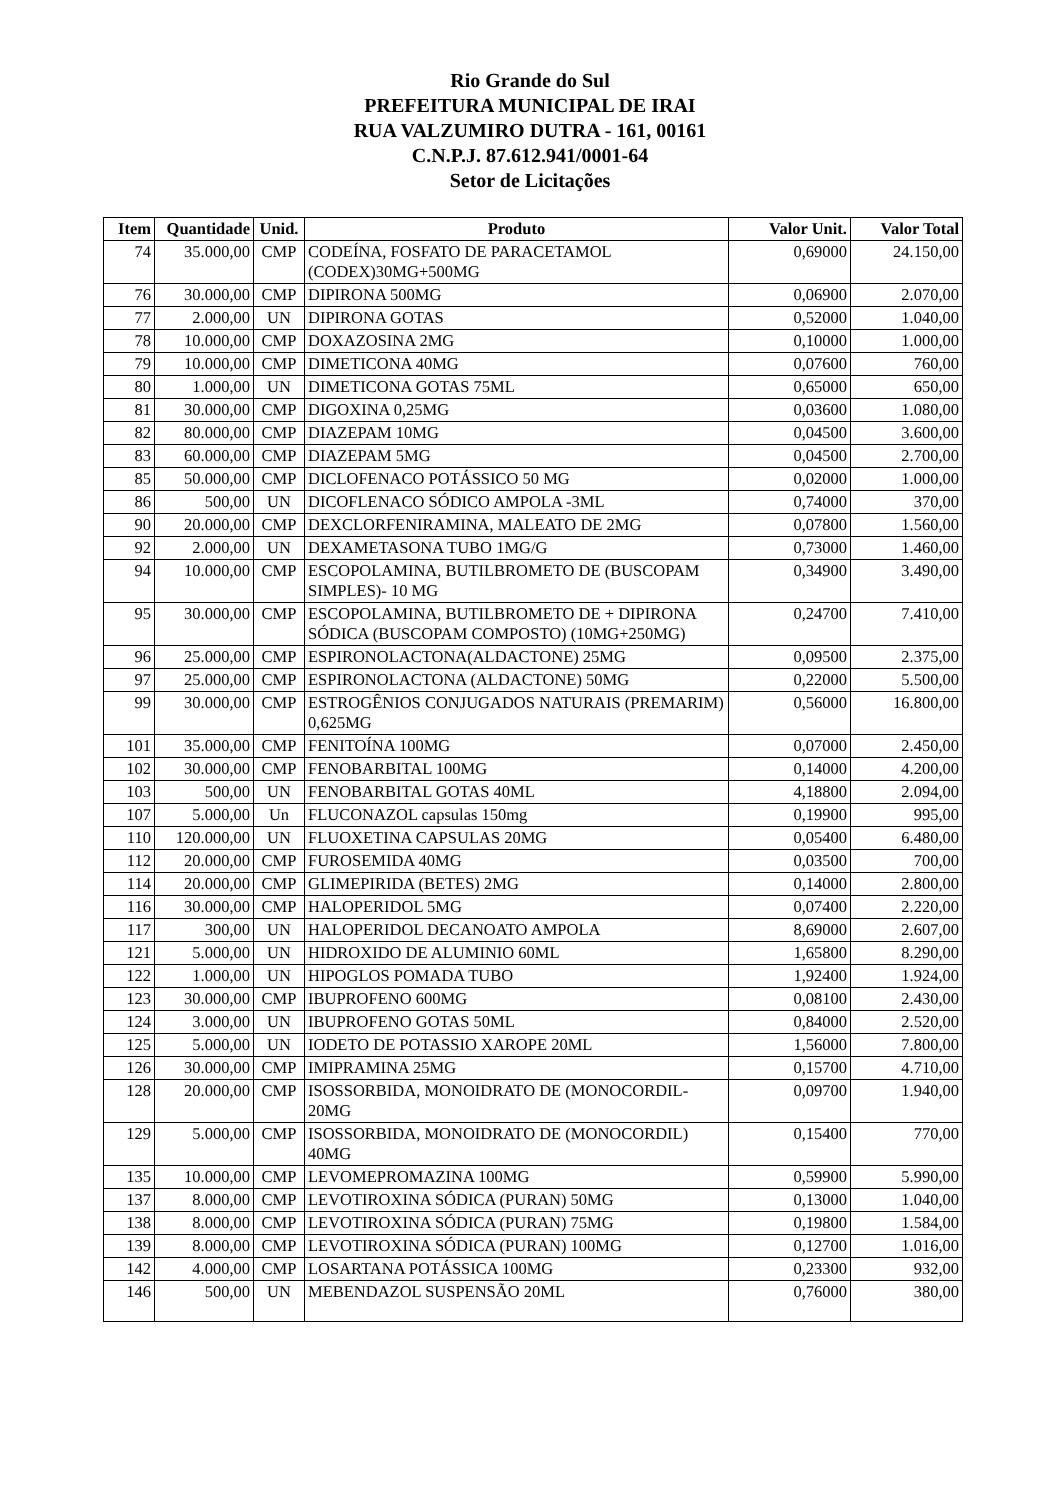Rio Grande do Sul
PREFEITURA MUNICIPAL DE IRAI
RUA VALZUMIRO DUTRA - 161, 00161
C.N.P.J. 87.612.941/0001-64
Setor de Licitações
| Item | Quantidade | Unid. | Produto | Valor Unit. | Valor Total |
| --- | --- | --- | --- | --- | --- |
| 74 | 35.000,00 | CMP | CODEÍNA, FOSFATO DE PARACETAMOL (CODEX)30MG+500MG | 0,69000 | 24.150,00 |
| 76 | 30.000,00 | CMP | DIPIRONA 500MG | 0,06900 | 2.070,00 |
| 77 | 2.000,00 | UN | DIPIRONA GOTAS | 0,52000 | 1.040,00 |
| 78 | 10.000,00 | CMP | DOXAZOSINA 2MG | 0,10000 | 1.000,00 |
| 79 | 10.000,00 | CMP | DIMETICONA 40MG | 0,07600 | 760,00 |
| 80 | 1.000,00 | UN | DIMETICONA GOTAS 75ML | 0,65000 | 650,00 |
| 81 | 30.000,00 | CMP | DIGOXINA 0,25MG | 0,03600 | 1.080,00 |
| 82 | 80.000,00 | CMP | DIAZEPAM 10MG | 0,04500 | 3.600,00 |
| 83 | 60.000,00 | CMP | DIAZEPAM 5MG | 0,04500 | 2.700,00 |
| 85 | 50.000,00 | CMP | DICLOFENACO POTÁSSICO 50 MG | 0,02000 | 1.000,00 |
| 86 | 500,00 | UN | DICOFLENACO SÓDICO AMPOLA -3ML | 0,74000 | 370,00 |
| 90 | 20.000,00 | CMP | DEXCLORFENIRAMINA, MALEATO DE 2MG | 0,07800 | 1.560,00 |
| 92 | 2.000,00 | UN | DEXAMETASONA TUBO 1MG/G | 0,73000 | 1.460,00 |
| 94 | 10.000,00 | CMP | ESCOPOLAMINA, BUTILBROMETO DE (BUSCOPAM SIMPLES)- 10 MG | 0,34900 | 3.490,00 |
| 95 | 30.000,00 | CMP | ESCOPOLAMINA, BUTILBROMETO DE + DIPIRONA SÓDICA (BUSCOPAM COMPOSTO) (10MG+250MG) | 0,24700 | 7.410,00 |
| 96 | 25.000,00 | CMP | ESPIRONOLACTONA(ALDACTONE) 25MG | 0,09500 | 2.375,00 |
| 97 | 25.000,00 | CMP | ESPIRONOLACTONA (ALDACTONE) 50MG | 0,22000 | 5.500,00 |
| 99 | 30.000,00 | CMP | ESTROGÊNIOS CONJUGADOS NATURAIS (PREMARIM) 0,625MG | 0,56000 | 16.800,00 |
| 101 | 35.000,00 | CMP | FENITOÍNA 100MG | 0,07000 | 2.450,00 |
| 102 | 30.000,00 | CMP | FENOBARBITAL 100MG | 0,14000 | 4.200,00 |
| 103 | 500,00 | UN | FENOBARBITAL GOTAS 40ML | 4,18800 | 2.094,00 |
| 107 | 5.000,00 | Un | FLUCONAZOL capsulas 150mg | 0,19900 | 995,00 |
| 110 | 120.000,00 | UN | FLUOXETINA CAPSULAS 20MG | 0,05400 | 6.480,00 |
| 112 | 20.000,00 | CMP | FUROSEMIDA 40MG | 0,03500 | 700,00 |
| 114 | 20.000,00 | CMP | GLIMEPIRIDA (BETES) 2MG | 0,14000 | 2.800,00 |
| 116 | 30.000,00 | CMP | HALOPERIDOL 5MG | 0,07400 | 2.220,00 |
| 117 | 300,00 | UN | HALOPERIDOL DECANOATO AMPOLA | 8,69000 | 2.607,00 |
| 121 | 5.000,00 | UN | HIDROXIDO DE ALUMINIO 60ML | 1,65800 | 8.290,00 |
| 122 | 1.000,00 | UN | HIPOGLOS POMADA TUBO | 1,92400 | 1.924,00 |
| 123 | 30.000,00 | CMP | IBUPROFENO 600MG | 0,08100 | 2.430,00 |
| 124 | 3.000,00 | UN | IBUPROFENO GOTAS 50ML | 0,84000 | 2.520,00 |
| 125 | 5.000,00 | UN | IODETO DE POTASSIO XAROPE 20ML | 1,56000 | 7.800,00 |
| 126 | 30.000,00 | CMP | IMIPRAMINA 25MG | 0,15700 | 4.710,00 |
| 128 | 20.000,00 | CMP | ISOSSORBIDA, MONOIDRATO DE (MONOCORDIL-20MG | 0,09700 | 1.940,00 |
| 129 | 5.000,00 | CMP | ISOSSORBIDA, MONOIDRATO DE (MONOCORDIL) 40MG | 0,15400 | 770,00 |
| 135 | 10.000,00 | CMP | LEVOMEPROMAZINA 100MG | 0,59900 | 5.990,00 |
| 137 | 8.000,00 | CMP | LEVOTIROXINA SÓDICA (PURAN) 50MG | 0,13000 | 1.040,00 |
| 138 | 8.000,00 | CMP | LEVOTIROXINA SÓDICA (PURAN) 75MG | 0,19800 | 1.584,00 |
| 139 | 8.000,00 | CMP | LEVOTIROXINA SÓDICA (PURAN) 100MG | 0,12700 | 1.016,00 |
| 142 | 4.000,00 | CMP | LOSARTANA POTÁSSICA 100MG | 0,23300 | 932,00 |
| 146 | 500,00 | UN | MEBENDAZOL SUSPENSÃO 20ML | 0,76000 | 380,00 |